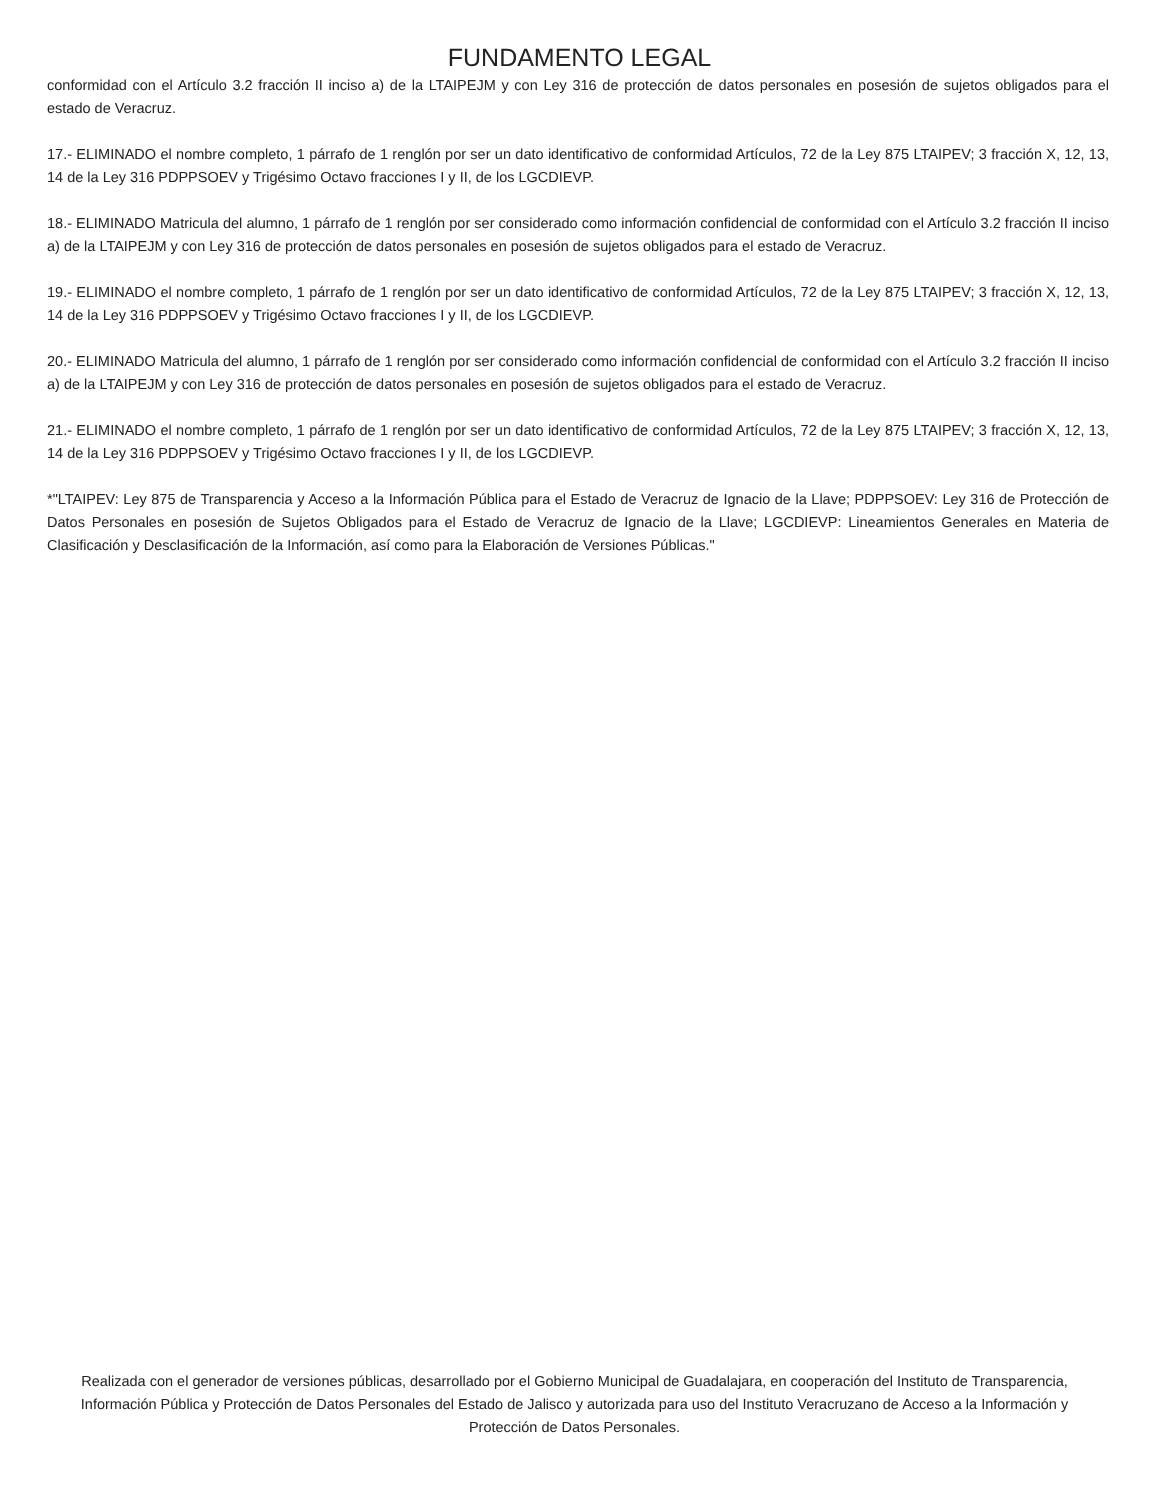FUNDAMENTO LEGAL
conformidad con el Artículo 3.2 fracción II inciso a) de la LTAIPEJM y con Ley 316 de protección de datos personales en posesión de sujetos obligados para el estado de Veracruz.
17.- ELIMINADO el nombre completo, 1 párrafo de 1 renglón por ser un dato identificativo de conformidad Artículos, 72 de la Ley 875 LTAIPEV; 3 fracción X, 12, 13, 14 de la Ley 316 PDPPSOEV y Trigésimo Octavo fracciones I y II, de los LGCDIEVP.
18.- ELIMINADO Matricula del alumno, 1 párrafo de 1 renglón por ser considerado como información confidencial de conformidad con el Artículo 3.2 fracción II inciso a) de la LTAIPEJM y con Ley 316 de protección de datos personales en posesión de sujetos obligados para el estado de Veracruz.
19.- ELIMINADO el nombre completo, 1 párrafo de 1 renglón por ser un dato identificativo de conformidad Artículos, 72 de la Ley 875 LTAIPEV; 3 fracción X, 12, 13, 14 de la Ley 316 PDPPSOEV y Trigésimo Octavo fracciones I y II, de los LGCDIEVP.
20.- ELIMINADO Matricula del alumno, 1 párrafo de 1 renglón por ser considerado como información confidencial de conformidad con el Artículo 3.2 fracción II inciso a) de la LTAIPEJM y con Ley 316 de protección de datos personales en posesión de sujetos obligados para el estado de Veracruz.
21.- ELIMINADO el nombre completo, 1 párrafo de 1 renglón por ser un dato identificativo de conformidad Artículos, 72 de la Ley 875 LTAIPEV; 3 fracción X, 12, 13, 14 de la Ley 316 PDPPSOEV y Trigésimo Octavo fracciones I y II, de los LGCDIEVP.
*"LTAIPEV: Ley 875 de Transparencia y Acceso a la Información Pública para el Estado de Veracruz de Ignacio de la Llave; PDPPSOEV: Ley 316 de Protección de Datos Personales en posesión de Sujetos Obligados para el Estado de Veracruz de Ignacio de la Llave; LGCDIEVP: Lineamientos Generales en Materia de Clasificación y Desclasificación de la Información, así como para la Elaboración de Versiones Públicas."
Realizada con el generador de versiones públicas, desarrollado por el Gobierno Municipal de Guadalajara, en cooperación del Instituto de Transparencia, Información Pública y Protección de Datos Personales del Estado de Jalisco y autorizada para uso del Instituto Veracruzano de Acceso a la Información y Protección de Datos Personales.